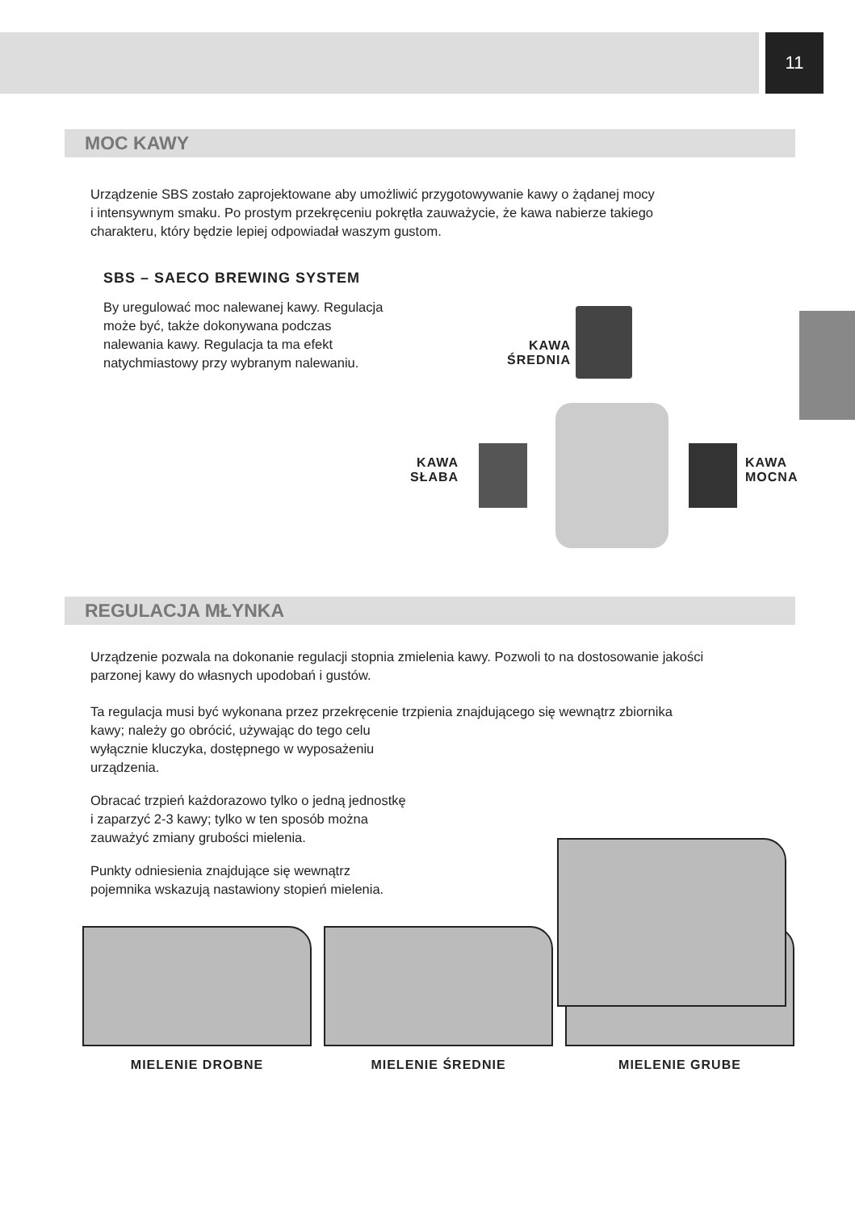11
MOC KAWY
Urządzenie SBS zostało zaprojektowane aby umożliwić przygotowywanie kawy o żądanej mocy
i intensywnym smaku. Po prostym przekręceniu pokrętła zauważycie, że kawa nabierze takiego
charakteru, który będzie lepiej odpowiadał waszym gustom.
SBS – SAECO BREWING SYSTEM
By uregulować moc nalewanej kawy. Regulacja może być, także dokonywana podczas nalewania kawy. Regulacja ta ma efekt natychmiastowy przy wybranym nalewaniu.
KAWA
ŚREDNIA
KAWA
SŁABA
KAWA
MOCNA
REGULACJA MŁYNKA
Urządzenie pozwala na dokonanie regulacji stopnia zmielenia kawy. Pozwoli to na dostosowanie jakości
parzonej kawy do własnych upodobań i gustów.
Ta regulacja musi być wykonana przez przekręcenie trzpienia znajdującego się wewnątrz zbiornika
kawy; należy go obrócić, używając do tego celu
wyłącznie kluczyka, dostępnego w wyposażeniu
urządzenia.
Obracać trzpień każdorazowo tylko o jedną jednostkę
i zaparzyć 2-3 kawy; tylko w ten sposób można
zauważyć zmiany grubości mielenia.
Punkty odniesienia znajdujące się wewnątrz
pojemnika wskazują nastawiony stopień mielenia.
MIELENIE DROBNE MIELENIE ŚREDNIE MIELENIE GRUBE